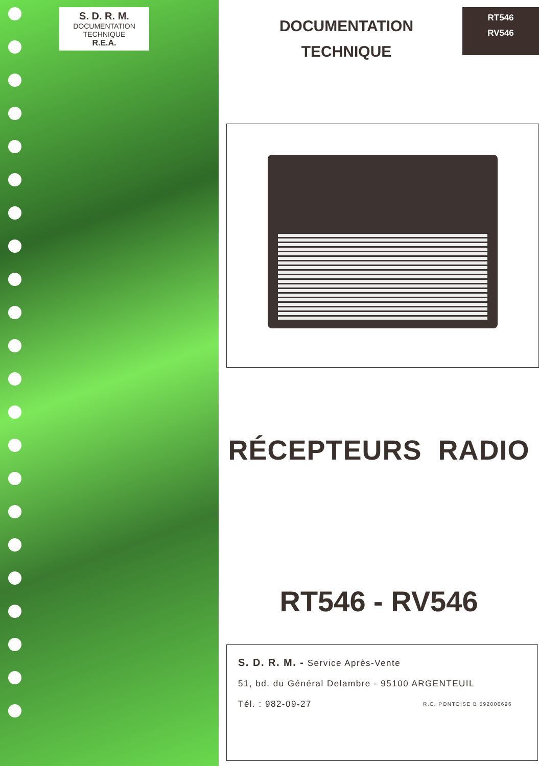S. D. R. M.
DOCUMENTATION
TECHNIQUE
R.E.A.
DOCUMENTATION
TECHNIQUE
RT546
RV546
RÉCEPTEURS RADIO
RT546 - RV546
S. D. R. M. - Service Après-Vente
51, bd. du Général Delambre - 95100 ARGENTEUIL
Tél. : 982-09-27 R.C. PONTOISE B 592006696